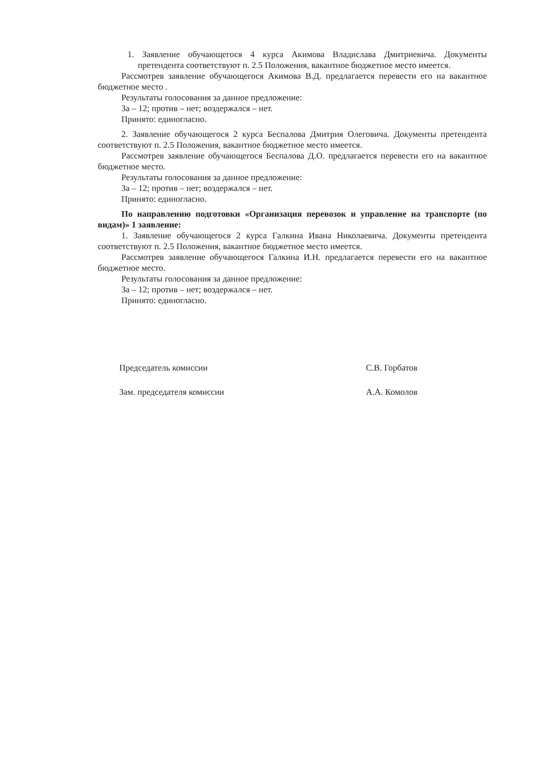1. Заявление обучающегося 4 курса Акимова Владислава Дмитриевича. Документы претендента соответствуют п. 2.5 Положения, вакантное бюджетное место имеется.
Рассмотрев заявление обучающегося Акимова В.Д. предлагается перевести его на вакантное бюджетное место .
Результаты голосования за данное предложение:
За – 12; против – нет; воздержался – нет.
Принято: единогласно.
2. Заявление обучающегося 2 курса Беспалова Дмитрия Олеговича. Документы претендента соответствуют п. 2.5 Положения, вакантное бюджетное место имеется.
Рассмотрев заявление обучающегося Беспалова Д.О. предлагается перевести его на вакантное бюджетное место.
Результаты голосования за данное предложение:
За – 12; против – нет; воздержался – нет.
Принято: единогласно.
По направлению подготовки «Организация перевозок и управление на транспорте (по видам)» 1 заявление:
1. Заявление обучающегося 2 курса Галкина Ивана Николаевича. Документы претендента соответствуют п. 2.5 Положения, вакантное бюджетное место имеется.
Рассмотрев заявление обучающегося Галкина И.Н. предлагается перевести его на вакантное бюджетное место.
Результаты голосования за данное предложение:
За – 12; против – нет; воздержался – нет.
Принято: единогласно.
Председатель комиссии С.В. Горбатов
Зам. председателя комиссии А.А. Комолов